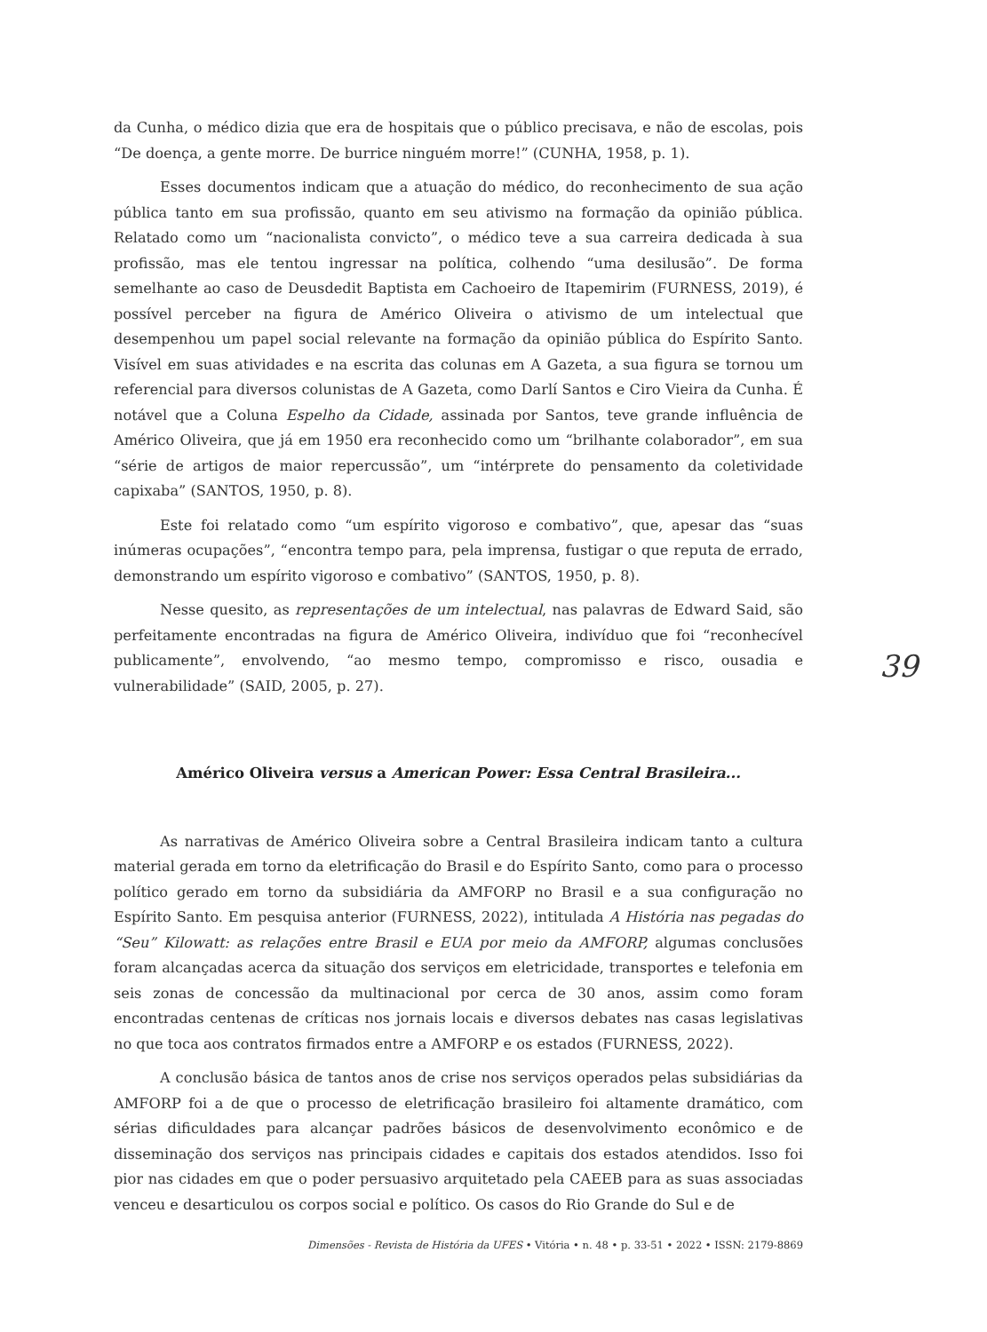da Cunha, o médico dizia que era de hospitais que o público precisava, e não de escolas, pois “De doença, a gente morre. De burrice ninguém morre!” (CUNHA, 1958, p. 1).
Esses documentos indicam que a atuação do médico, do reconhecimento de sua ação pública tanto em sua profissão, quanto em seu ativismo na formação da opinião pública. Relatado como um “nacionalista convicto”, o médico teve a sua carreira dedicada à sua profissão, mas ele tentou ingressar na política, colhendo “uma desilusão”. De forma semelhante ao caso de Deusdedit Baptista em Cachoeiro de Itapemirim (FURNESS, 2019), é possível perceber na figura de Américo Oliveira o ativismo de um intelectual que desempenhou um papel social relevante na formação da opinião pública do Espírito Santo. Visível em suas atividades e na escrita das colunas em A Gazeta, a sua figura se tornou um referencial para diversos colunistas de A Gazeta, como Darlí Santos e Ciro Vieira da Cunha. É notável que a Coluna Espelho da Cidade, assinada por Santos, teve grande influência de Américo Oliveira, que já em 1950 era reconhecido como um “brilhante colaborador”, em sua “série de artigos de maior repercussão”, um “intérprete do pensamento da coletividade capixaba” (SANTOS, 1950, p. 8).
Este foi relatado como “um espírito vigoroso e combativo”, que, apesar das “suas inúmeras ocupações”, “encontra tempo para, pela imprensa, fustigar o que reputa de errado, demonstrando um espírito vigoroso e combativo” (SANTOS, 1950, p. 8).
Nesse quesito, as representações de um intelectual, nas palavras de Edward Said, são perfeitamente encontradas na figura de Américo Oliveira, indivíduo que foi “reconhecível publicamente”, envolvendo, “ao mesmo tempo, compromisso e risco, ousadia e vulnerabilidade” (SAID, 2005, p. 27).
Américo Oliveira versus a American Power: Essa Central Brasileira...
As narrativas de Américo Oliveira sobre a Central Brasileira indicam tanto a cultura material gerada em torno da eletrificação do Brasil e do Espírito Santo, como para o processo político gerado em torno da subsidiária da AMFORP no Brasil e a sua configuração no Espírito Santo. Em pesquisa anterior (FURNESS, 2022), intitulada A História nas pegadas do “Seu” Kilowatt: as relações entre Brasil e EUA por meio da AMFORP, algumas conclusões foram alcançadas acerca da situação dos serviços em eletricidade, transportes e telefonia em seis zonas de concessão da multinacional por cerca de 30 anos, assim como foram encontradas centenas de críticas nos jornais locais e diversos debates nas casas legislativas no que toca aos contratos firmados entre a AMFORP e os estados (FURNESS, 2022).
A conclusão básica de tantos anos de crise nos serviços operados pelas subsidiárias da AMFORP foi a de que o processo de eletrificação brasileiro foi altamente dramático, com sérias dificuldades para alcançar padrões básicos de desenvolvimento econômico e de disseminação dos serviços nas principais cidades e capitais dos estados atendidos. Isso foi pior nas cidades em que o poder persuasivo arquitetado pela CAEEB para as suas associadas venceu e desarticulou os corpos social e político. Os casos do Rio Grande do Sul e de
39
Dimensões - Revista de História da UFES • Vitória • n. 48 • p. 33-51 • 2022 • ISSN: 2179-8869